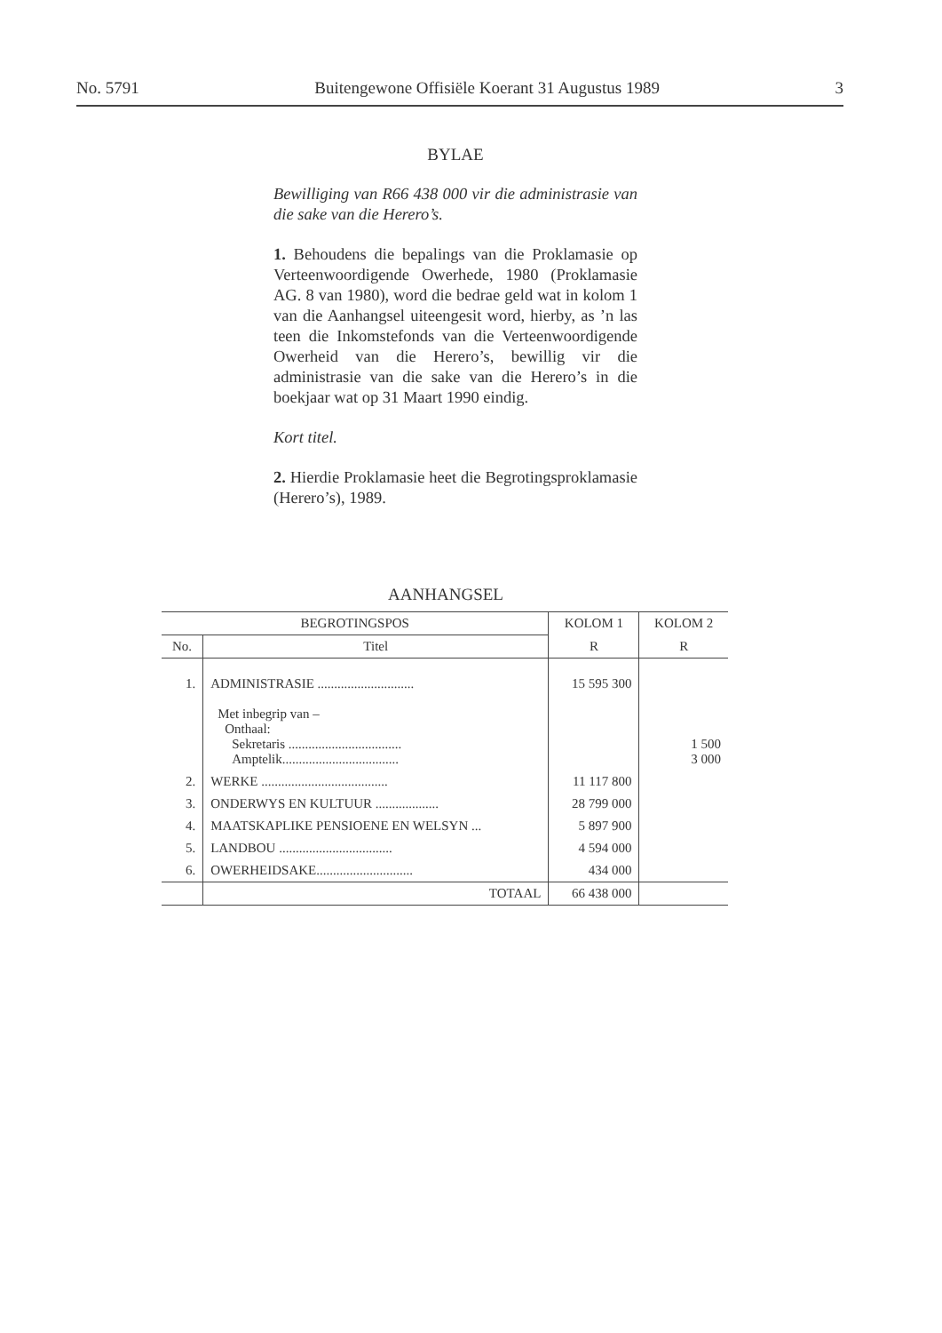No. 5791 Buitengewone Offisiële Koerant 31 Augustus 1989 3
BYLAE
Bewilliging van R66 438 000 vir die administrasie van die sake van die Herero’s.
1. Behoudens die bepalings van die Proklamasie op Verteenwoordigende Owerhede, 1980 (Proklamasie AG. 8 van 1980), word die bedrae geld wat in kolom 1 van die Aanhangsel uiteengesit word, hierby, as ’n las teen die Inkomstefonds van die Verteenwoordigende Owerheid van die Herero’s, bewillig vir die administrasie van die sake van die Herero’s in die boekjaar wat op 31 Maart 1990 eindig.
Kort titel.
2. Hierdie Proklamasie heet die Begrotingsproklamasie (Herero’s), 1989.
AANHANGSEL
| BEGROTINGSPOS | | KOLOM 1 | KOLOM 2 |
| --- | --- | --- | --- |
| No. | Titel | R | R |
| 1. | ADMINISTRASIE ............................. Met inbegrip van – Onthaal: Sekretaris .................................. Amptelik................................... | 15 595 300 | 1 500 3 000 |
| 2. | WERKE ...................................... | 11 117 800 | |
| 3. | ONDERWYS EN KULTUUR ................... | 28 799 000 | |
| 4. | MAATSKAPLIKE PENSIOENE EN WELSYN ... | 5 897 900 | |
| 5. | LANDBOU .................................. | 4 594 000 | |
| 6. | OWERHEIDSAKE............................. | 434 000 | |
| | TOTAAL | 66 438 000 | |